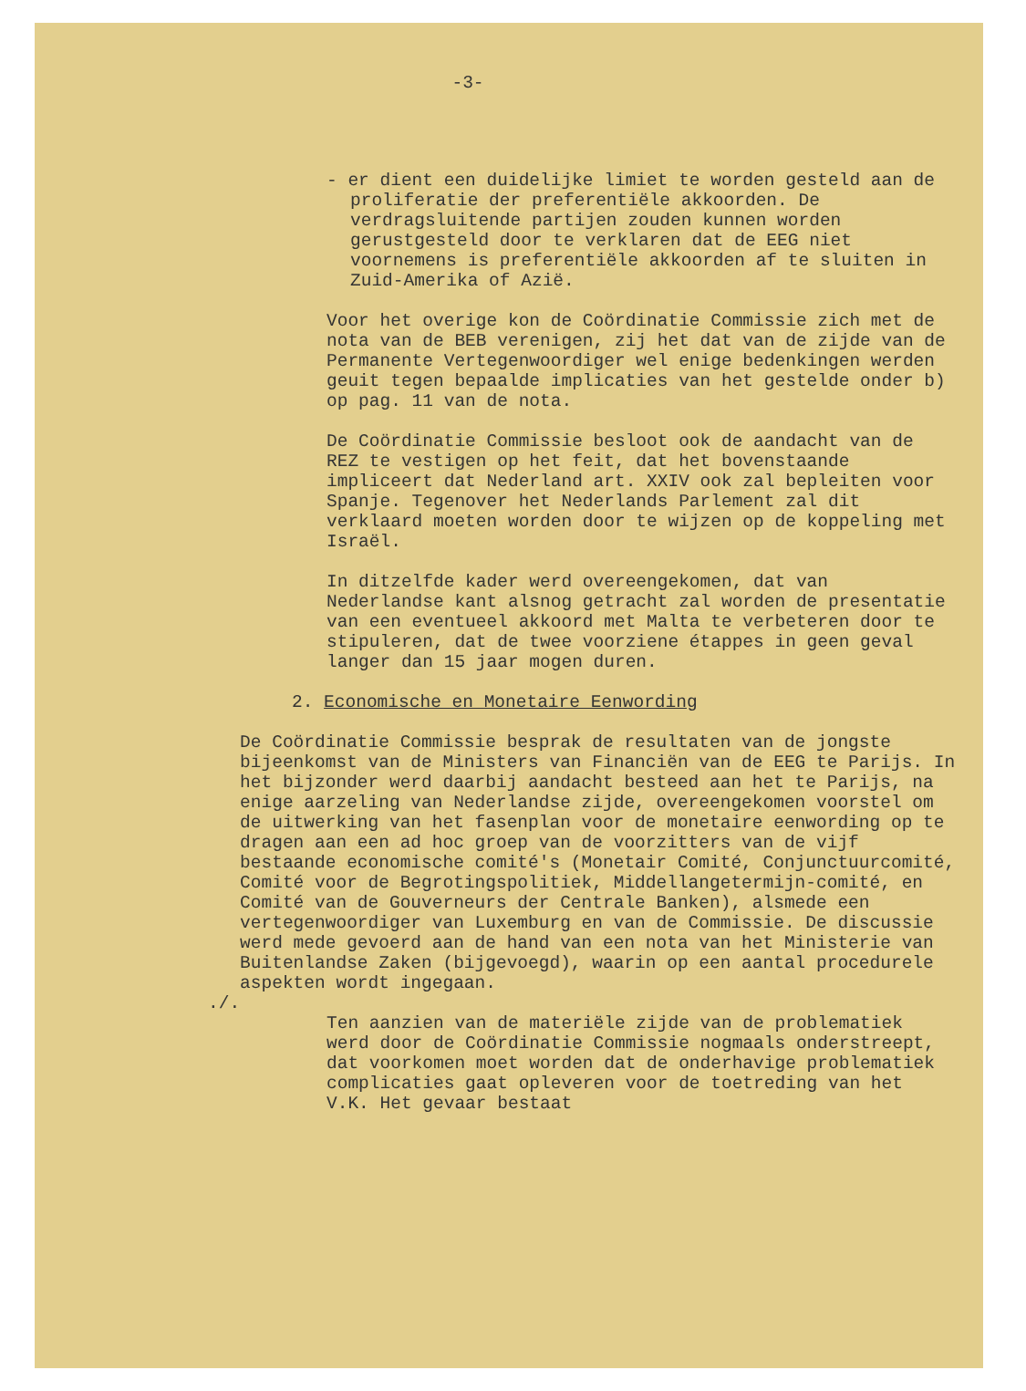-3-
- er dient een duidelijke limiet te worden gesteld aan de proliferatie der preferentiële akkoorden. De verdragsluitende partijen zouden kunnen worden gerustgesteld door te verklaren dat de EEG niet voornemens is preferentiële akkoorden af te sluiten in Zuid-Amerika of Azië.
Voor het overige kon de Coördinatie Commissie zich met de nota van de BEB verenigen, zij het dat van de zijde van de Permanente Vertegenwoordiger wel enige bedenkingen werden geuit tegen bepaalde implicaties van het gestelde onder b) op pag. 11 van de nota.
De Coördinatie Commissie besloot ook de aandacht van de REZ te vestigen op het feit, dat het bovenstaande impliceert dat Nederland art. XXIV ook zal bepleiten voor Spanje. Tegenover het Nederlands Parlement zal dit verklaard moeten worden door te wijzen op de koppeling met Israël.
In ditzelfde kader werd overeengekomen, dat van Nederlandse kant alsnog getracht zal worden de presentatie van een eventueel akkoord met Malta te verbeteren door te stipuleren, dat de twee voorziene étappes in geen geval langer dan 15 jaar mogen duren.
2. Economische en Monetaire Eenwording
./. De Coördinatie Commissie besprak de resultaten van de jongste bijeenkomst van de Ministers van Financiën van de EEG te Parijs. In het bijzonder werd daarbij aandacht besteed aan het te Parijs, na enige aarzeling van Nederlandse zijde, overeengekomen voorstel om de uitwerking van het fasenplan voor de monetaire eenwording op te dragen aan een ad hoc groep van de voorzitters van de vijf bestaande economische comité's (Monetair Comité, Conjunctuurcomité, Comité voor de Begrotingspolitiek, Middellangetermijn-comité, en Comité van de Gouverneurs der Centrale Banken), alsmede een vertegenwoordiger van Luxemburg en van de Commissie. De discussie werd mede gevoerd aan de hand van een nota van het Ministerie van Buitenlandse Zaken (bijgevoegd), waarin op een aantal procedurele aspekten wordt ingegaan.
Ten aanzien van de materiële zijde van de problematiek werd door de Coördinatie Commissie nogmaals onderstreept, dat voorkomen moet worden dat de onderhavige problematiek complicaties gaat opleveren voor de toetreding van het V.K. Het gevaar bestaat